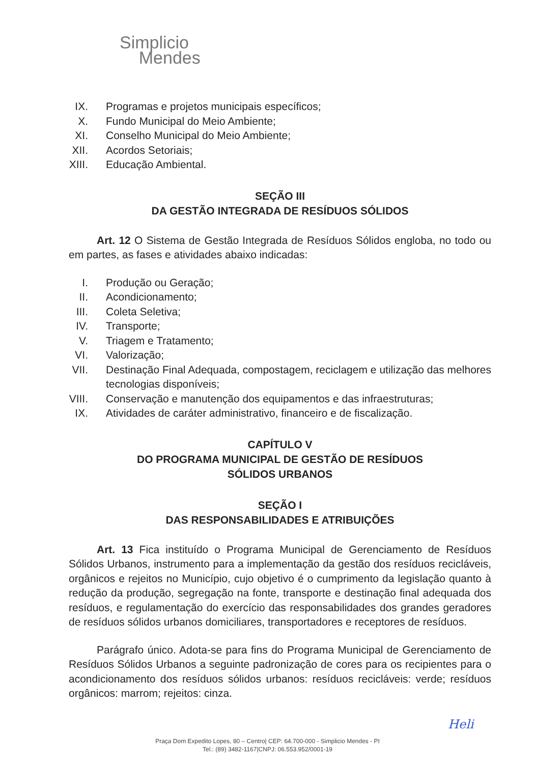Simplicio
Mendes
IX. Programas e projetos municipais específicos;
X. Fundo Municipal do Meio Ambiente;
XI. Conselho Municipal do Meio Ambiente;
XII. Acordos Setoriais;
XIII. Educação Ambiental.
SEÇÃO III
DA GESTÃO INTEGRADA DE RESÍDUOS SÓLIDOS
Art. 12 O Sistema de Gestão Integrada de Resíduos Sólidos engloba, no todo ou em partes, as fases e atividades abaixo indicadas:
I. Produção ou Geração;
II. Acondicionamento;
III. Coleta Seletiva;
IV. Transporte;
V. Triagem e Tratamento;
VI. Valorização;
VII. Destinação Final Adequada, compostagem, reciclagem e utilização das melhores tecnologias disponíveis;
VIII. Conservação e manutenção dos equipamentos e das infraestruturas;
IX. Atividades de caráter administrativo, financeiro e de fiscalização.
CAPÍTULO V
DO PROGRAMA MUNICIPAL DE GESTÃO DE RESÍDUOS
SÓLIDOS URBANOS
SEÇÃO I
DAS RESPONSABILIDADES E ATRIBUIÇÕES
Art. 13 Fica instituído o Programa Municipal de Gerenciamento de Resíduos Sólidos Urbanos, instrumento para a implementação da gestão dos resíduos recicláveis, orgânicos e rejeitos no Município, cujo objetivo é o cumprimento da legislação quanto à redução da produção, segregação na fonte, transporte e destinação final adequada dos resíduos, e regulamentação do exercício das responsabilidades dos grandes geradores de resíduos sólidos urbanos domiciliares, transportadores e receptores de resíduos.
Parágrafo único. Adota-se para fins do Programa Municipal de Gerenciamento de Resíduos Sólidos Urbanos a seguinte padronização de cores para os recipientes para o acondicionamento dos resíduos sólidos urbanos: resíduos recicláveis: verde; resíduos orgânicos: marrom; rejeitos: cinza.
Heli
Praça Dom Expedito Lopes, 80 – Centro| CEP: 64.700-000 - Simplicio Mendes - PI
Tel.: (89) 3482-1167|CNPJ: 06.553.952/0001-19